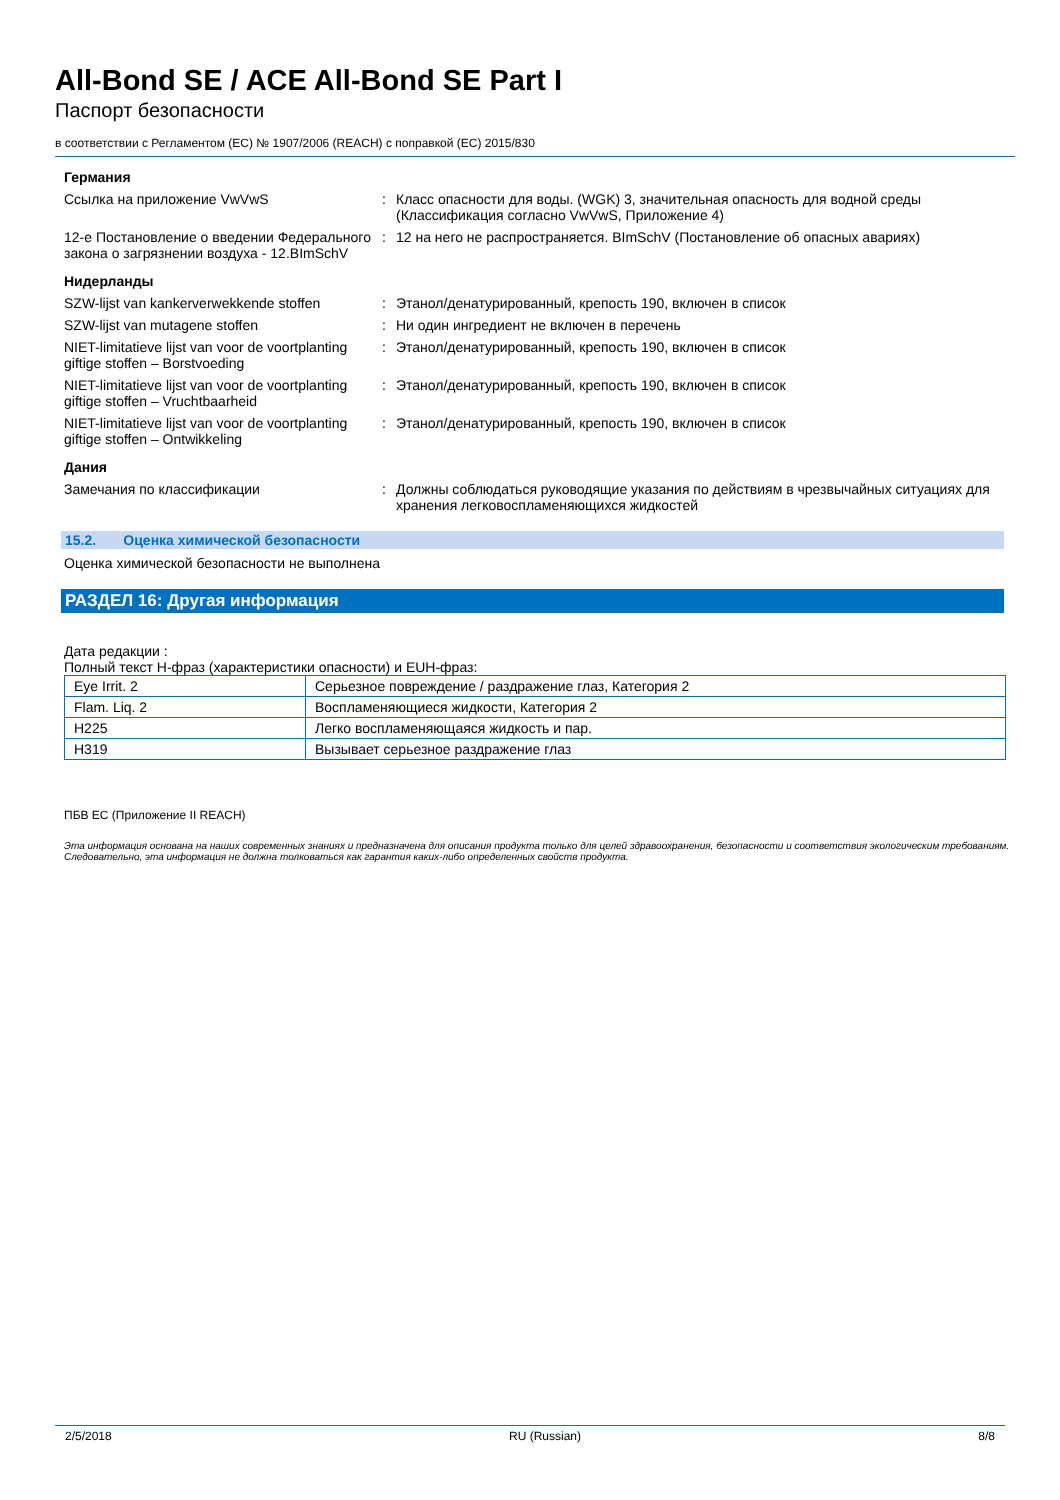All-Bond SE / ACE All-Bond SE Part I
Паспорт безопасности
в соответствии с Регламентом (ЕС) № 1907/2006 (REACH) с поправкой (ЕС) 2015/830
Германия
Ссылка на приложение VwVwS : Класс опасности для воды. (WGK) 3, значительная опасность для водной среды (Классификация согласно VwVwS, Приложение 4)
12-е Постановление о введении Федерального закона о загрязнении воздуха - 12.BImSchV
: 12 на него не распространяется. BImSchV (Постановление об опасных авариях)
Нидерланды
SZW-lijst van kankerverwekkende stoffen
: Этанол/денатурированный, крепость 190, включен в список
SZW-lijst van mutagene stoffen : Ни один ингредиент не включен в перечень
NIET-limitatieve lijst van voor de voortplanting giftige stoffen – Borstvoeding
: Этанол/денатурированный, крепость 190, включен в список
NIET-limitatieve lijst van voor de voortplanting giftige stoffen – Vruchtbaarheid
: Этанол/денатурированный, крепость 190, включен в список
NIET-limitatieve lijst van voor de voortplanting giftige stoffen – Ontwikkeling
: Этанол/денатурированный, крепость 190, включен в список
Дания
Замечания по классификации : Должны соблюдаться руководящие указания по действиям в чрезвычайных ситуациях для хранения легковоспламеняющихся жидкостей
15.2. Оценка химической безопасности
Оценка химической безопасности не выполнена
РАЗДЕЛ 16: Другая информация
Дата редакции :
Полный текст H-фраз (характеристики опасности) и EUH-фраз:
| Eye Irrit. 2 | Серьезное повреждение / раздражение глаз, Категория 2 |
| Flam. Liq. 2 | Воспламеняющиеся жидкости, Категория 2 |
| H225 | Легко воспламеняющаяся жидкость и пар. |
| H319 | Вызывает серьезное раздражение глаз |
ПБВ ЕС (Приложение II REACH)
Эта информация основана на наших современных знаниях и предназначена для описания продукта только для целей здравоохранения, безопасности и соответствия экологическим требованиям. Следовательно, эта информация не должна толковаться как гарантия каких-либо определенных свойств продукта.
2/5/2018 RU (Russian) 8/8